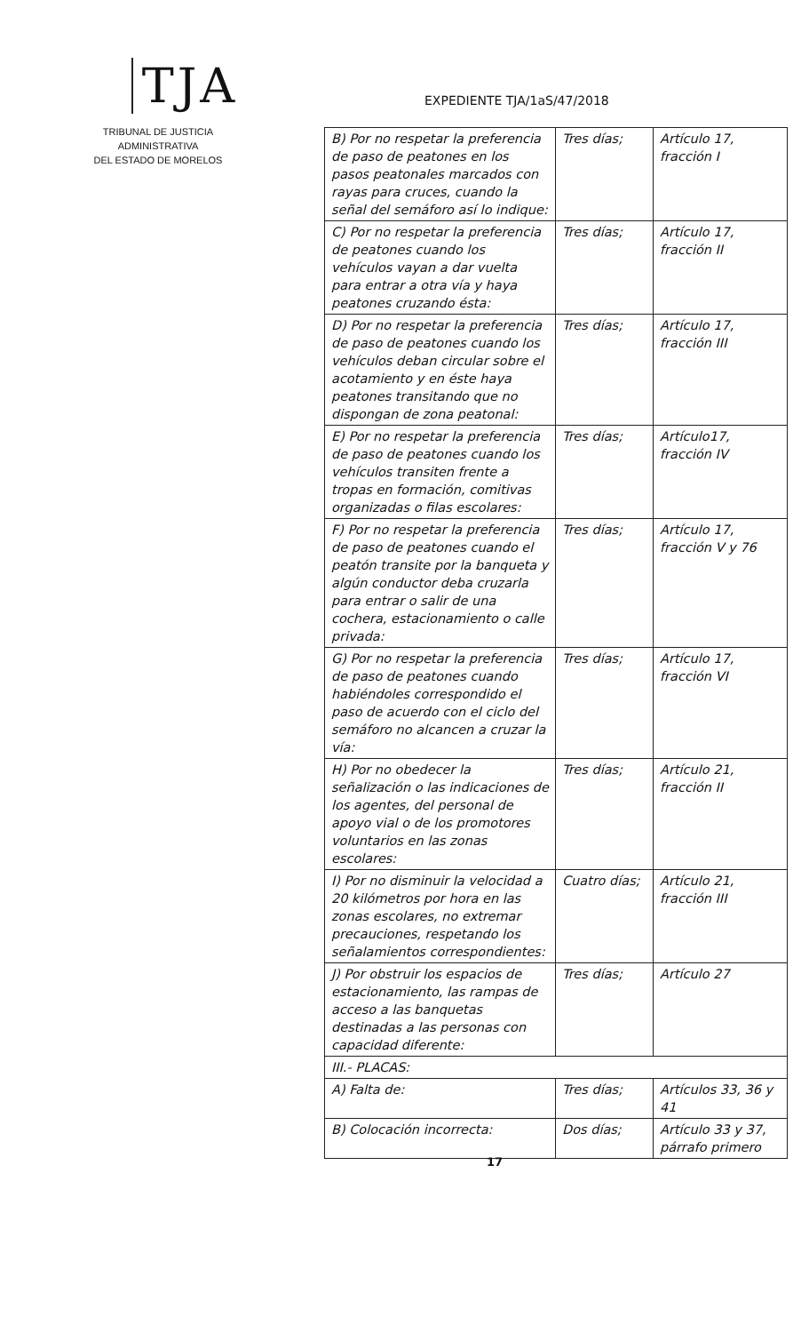TJA
TRIBUNAL DE JUSTICIA ADMINISTRATIVA
DEL ESTADO DE MORELOS
EXPEDIENTE TJA/1aS/47/2018
| B) Por no respetar la preferencia de paso de peatones en los pasos peatonales marcados con rayas para cruces, cuando la señal del semáforo así lo indique: | Tres días; | Artículo 17, fracción I |
| C) Por no respetar la preferencia de peatones cuando los vehículos vayan a dar vuelta para entrar a otra vía y haya peatones cruzando ésta: | Tres días; | Artículo 17, fracción II |
| D) Por no respetar la preferencia de paso de peatones cuando los vehículos deban circular sobre el acotamiento y en éste haya peatones transitando que no dispongan de zona peatonal: | Tres días; | Artículo 17, fracción III |
| E) Por no respetar la preferencia de paso de peatones cuando los vehículos transiten frente a tropas en formación, comitivas organizadas o filas escolares: | Tres días; | Artículo17, fracción IV |
| F) Por no respetar la preferencia de paso de peatones cuando el peatón transite por la banqueta y algún conductor deba cruzarla para entrar o salir de una cochera, estacionamiento o calle privada: | Tres días; | Artículo 17, fracción V y 76 |
| G) Por no respetar la preferencia de paso de peatones cuando habiéndoles correspondido el paso de acuerdo con el ciclo del semáforo no alcancen a cruzar la vía: | Tres días; | Artículo 17, fracción VI |
| H) Por no obedecer la señalización o las indicaciones de los agentes, del personal de apoyo vial o de los promotores voluntarios en las zonas escolares: | Tres días; | Artículo 21, fracción II |
| I) Por no disminuir la velocidad a 20 kilómetros por hora en las zonas escolares, no extremar precauciones, respetando los señalamientos correspondientes: | Cuatro días; | Artículo 21, fracción III |
| J) Por obstruir los espacios de estacionamiento, las rampas de acceso a las banquetas destinadas a las personas con capacidad diferente: | Tres días; | Artículo 27 |
| III.- PLACAS: | | |
| A) Falta de: | Tres días; | Artículos 33, 36 y 41 |
| B) Colocación incorrecta: | Dos días; | Artículo 33 y 37, párrafo primero |
17